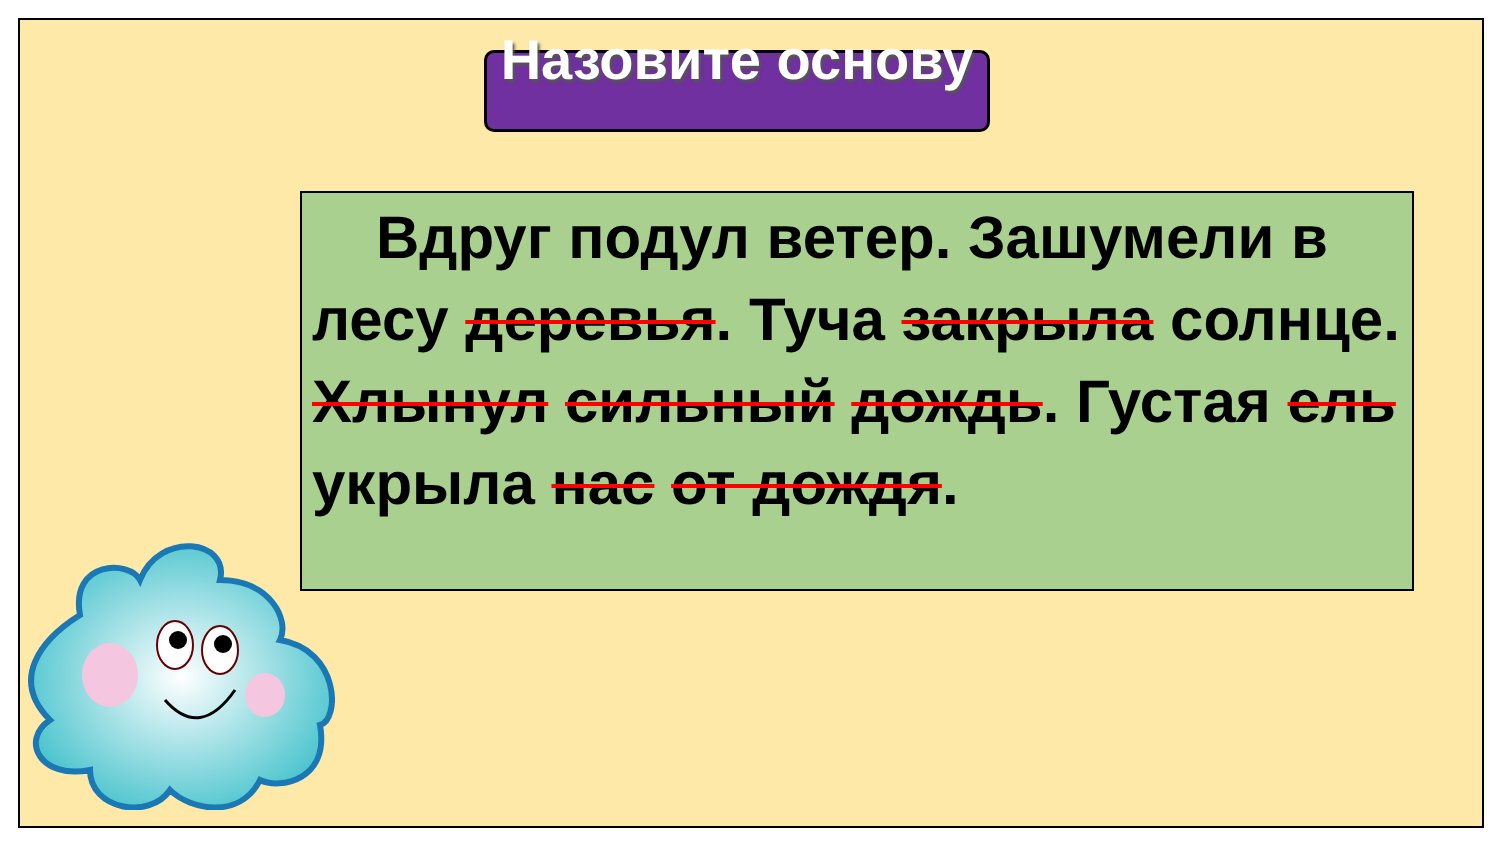Назовите основу
Вдруг подул ветер. Зашумели в лесу деревья. Туча закрыла солнце. Хлынул сильный дождь. Густая ель укрыла нас от дождя.